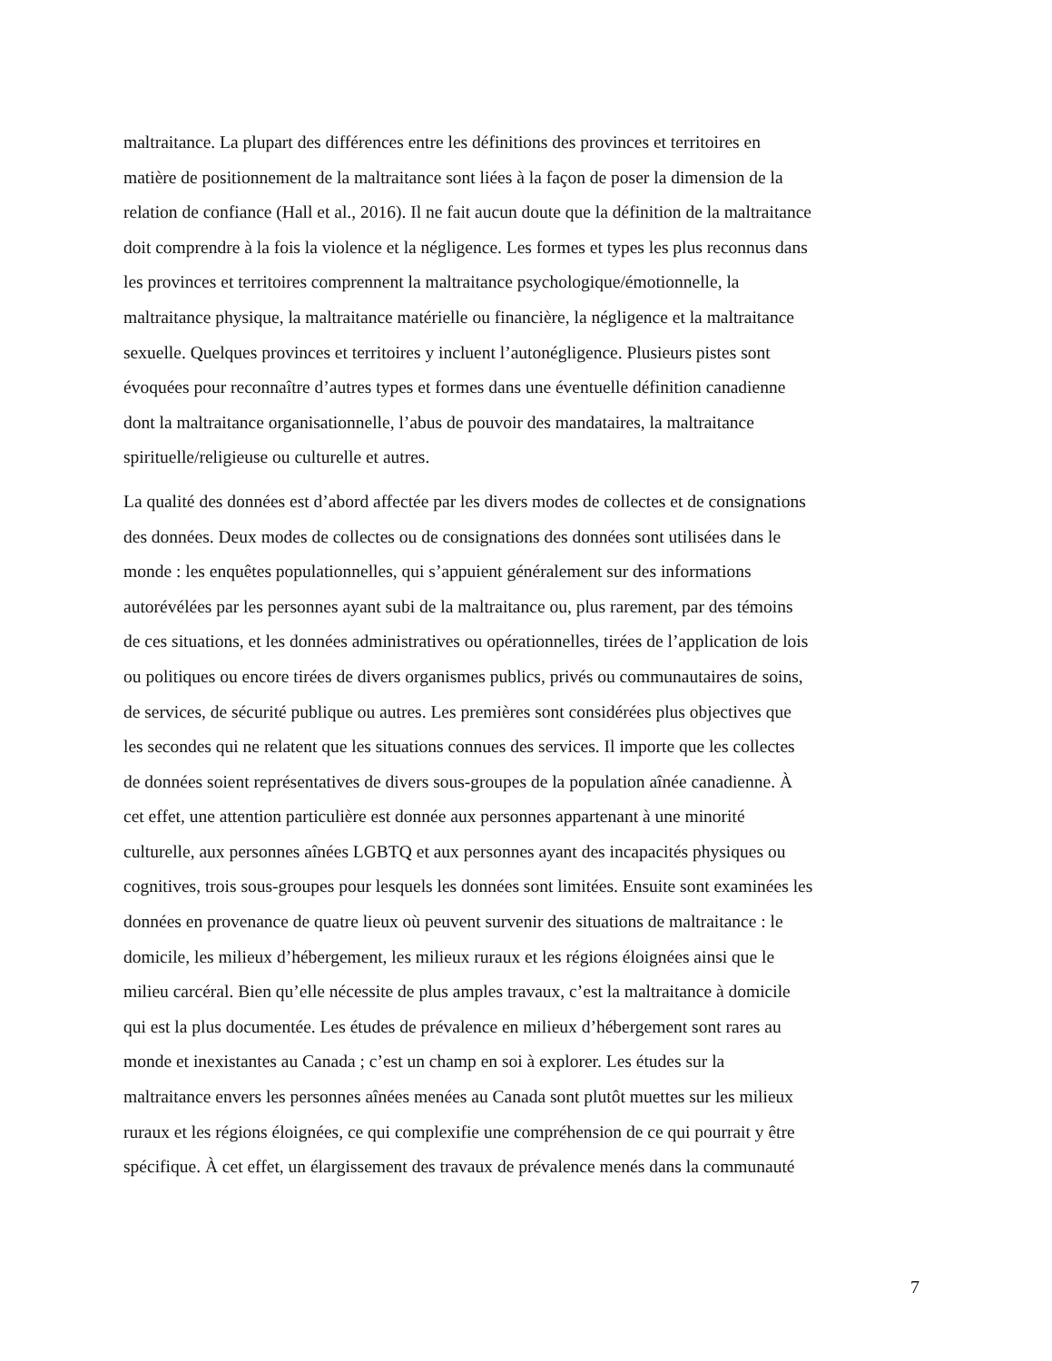maltraitance. La plupart des différences entre les définitions des provinces et territoires en
matière de positionnement de la maltraitance sont liées à la façon de poser la dimension de la
relation de confiance (Hall et al., 2016). Il ne fait aucun doute que la définition de la maltraitance
doit comprendre à la fois la violence et la négligence. Les formes et types les plus reconnus dans
les provinces et territoires comprennent la maltraitance psychologique/émotionnelle, la
maltraitance physique, la maltraitance matérielle ou financière, la négligence et la maltraitance
sexuelle. Quelques provinces et territoires y incluent l’autonégligence. Plusieurs pistes sont
évoquées pour reconnaître d’autres types et formes dans une éventuelle définition canadienne
dont la maltraitance organisationnelle, l’abus de pouvoir des mandataires, la maltraitance
spirituelle/religieuse ou culturelle et autres.
La qualité des données est d’abord affectée par les divers modes de collectes et de consignations
des données. Deux modes de collectes ou de consignations des données sont utilisées dans le
monde : les enquêtes populationnelles, qui s’appuient généralement sur des informations
autorévélées par les personnes ayant subi de la maltraitance ou, plus rarement, par des témoins
de ces situations, et les données administratives ou opérationnelles, tirées de l’application de lois
ou politiques ou encore tirées de divers organismes publics, privés ou communautaires de soins,
de services, de sécurité publique ou autres. Les premières sont considérées plus objectives que
les secondes qui ne relatent que les situations connues des services. Il importe que les collectes
de données soient représentatives de divers sous-groupes de la population aînée canadienne. À
cet effet, une attention particulière est donnée aux personnes appartenant à une minorité
culturelle, aux personnes aînées LGBTQ et aux personnes ayant des incapacités physiques ou
cognitives, trois sous-groupes pour lesquels les données sont limitées. Ensuite sont examinées les
données en provenance de quatre lieux où peuvent survenir des situations de maltraitance : le
domicile, les milieux d’hébergement, les milieux ruraux et les régions éloignées ainsi que le
milieu carcéral. Bien qu’elle nécessite de plus amples travaux, c’est la maltraitance à domicile
qui est la plus documentée. Les études de prévalence en milieux d’hébergement sont rares au
monde et inexistantes au Canada ; c’est un champ en soi à explorer. Les études sur la
maltraitance envers les personnes aînées menées au Canada sont plutôt muettes sur les milieux
ruraux et les régions éloignées, ce qui complexifie une compréhension de ce qui pourrait y être
spécifique. À cet effet, un élargissement des travaux de prévalence menés dans la communauté
7